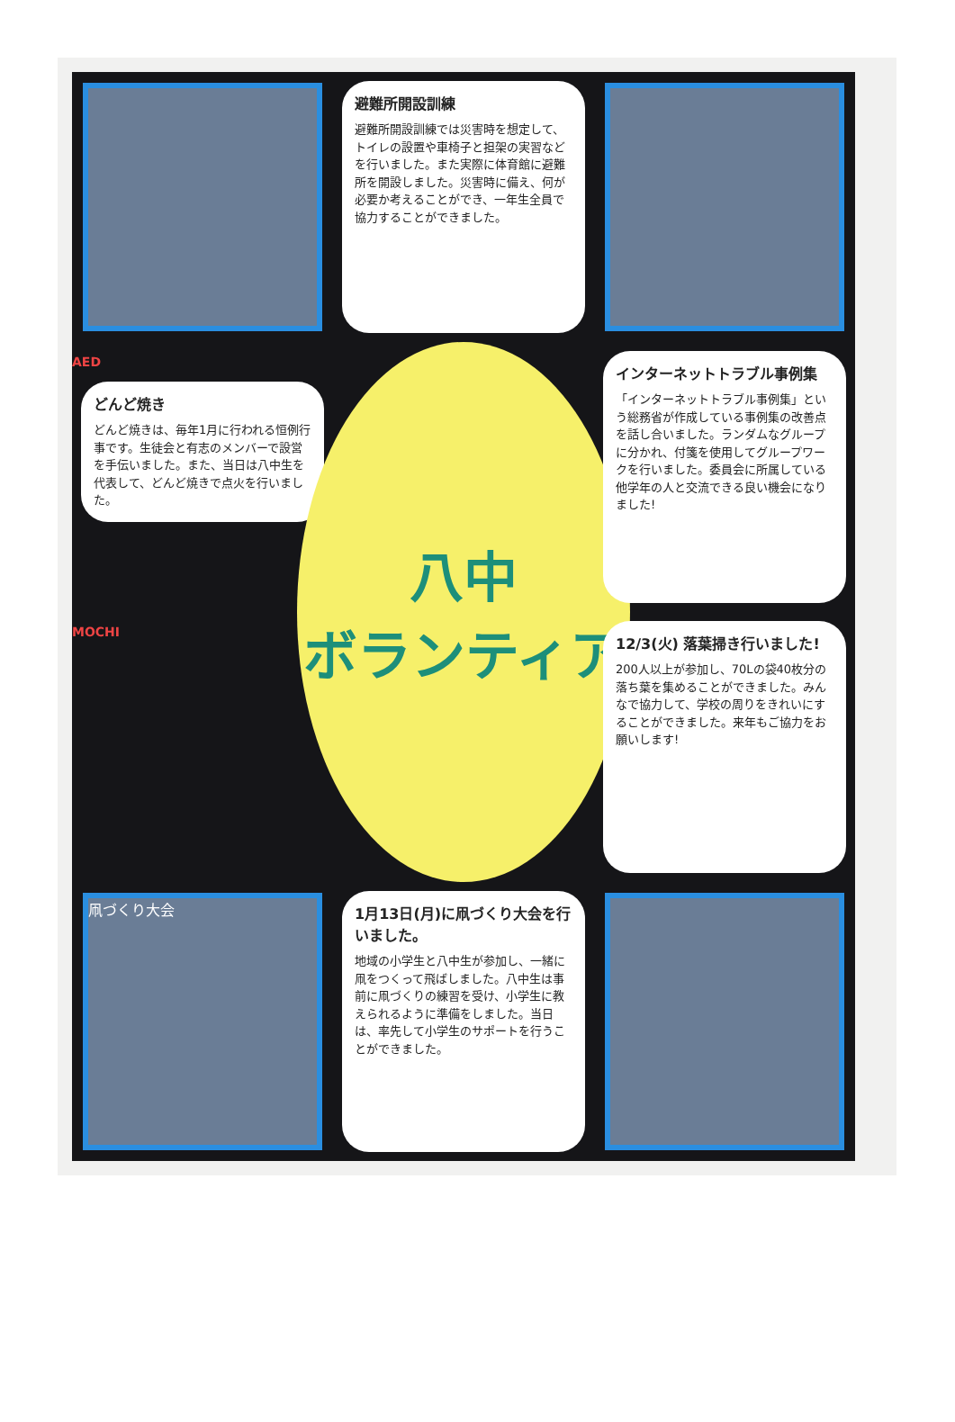避難所開設訓練
避難所開設訓練では災害時を想定して、トイレの設置や車椅子と担架の実習などを行いました。また実際に体育館に避難所を開設しました。災害時に備え、何が必要か考えることができ、一年生全員で協力することができました。
AED
どんど焼き
どんど焼きは、毎年1月に行われる恒例行事です。生徒会と有志のメンバーで設営を手伝いました。また、当日は八中生を代表して、どんど焼きで点火を行いました。
八中
ボランティア
インターネットトラブル事例集
「インターネットトラブル事例集」という総務省が作成している事例集の改善点を話し合いました。ランダムなグループに分かれ、付箋を使用してグループワークを行いました。委員会に所属している他学年の人と交流できる良い機会になりました!
MOCHI
12/3(火) 落葉掃き行いました!
200人以上が参加し、70Lの袋40枚分の落ち葉を集めることができました。みんなで協力して、学校の周りをきれいにすることができました。来年もご協力をお願いします!
凧づくり大会
1月13日(月)に凧づくり大会を行いました。
地域の小学生と八中生が参加し、一緒に凧をつくって飛ばしました。八中生は事前に凧づくりの練習を受け、小学生に教えられるように準備をしました。当日は、率先して小学生のサポートを行うことができました。